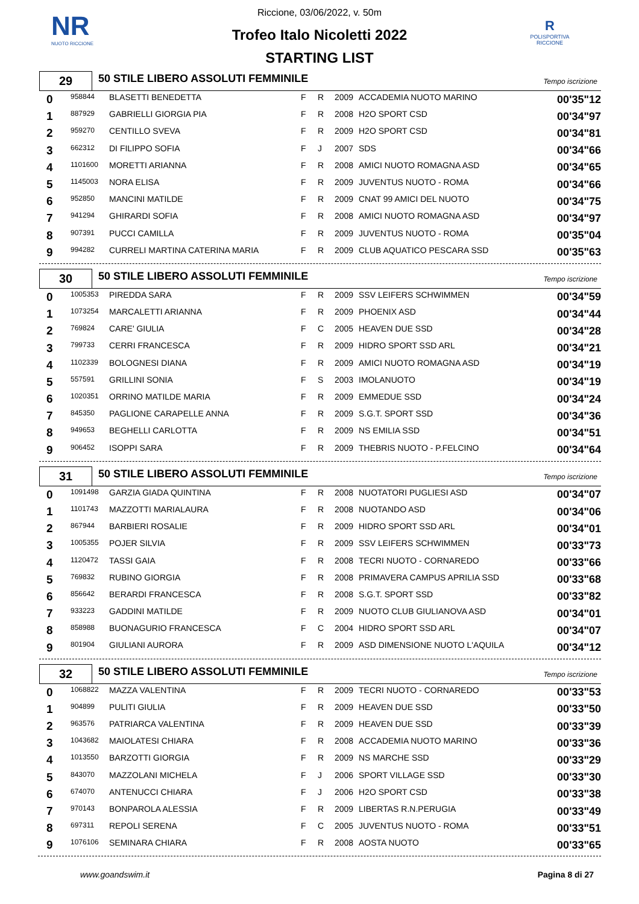NR
NUOTO RICCIONE
R
POLISPORTIVA RICCIONE
Riccione, 03/06/2022, v. 50m
Trofeo Italo Nicoletti 2022
STARTING LIST
29
50 STILE LIBERO ASSOLUTI FEMMINILE
Tempo iscrizione
| 0 | 958844 | BLASETTI BENEDETTA | F | R | 2009 | ACCADEMIA NUOTO MARINO | 00'35"12 |
| 1 | 887929 | GABRIELLI GIORGIA PIA | F | R | 2008 | H2O SPORT CSD | 00'34"97 |
| 2 | 959270 | CENTILLO SVEVA | F | R | 2009 | H2O SPORT CSD | 00'34"81 |
| 3 | 662312 | DI FILIPPO SOFIA | F | J | 2007 | SDS | 00'34"66 |
| 4 | 1101600 | MORETTI ARIANNA | F | R | 2008 | AMICI NUOTO ROMAGNA ASD | 00'34"65 |
| 5 | 1145003 | NORA ELISA | F | R | 2009 | JUVENTUS NUOTO - ROMA | 00'34"66 |
| 6 | 952850 | MANCINI MATILDE | F | R | 2009 | CNAT 99 AMICI DEL NUOTO | 00'34"75 |
| 7 | 941294 | GHIRARDI SOFIA | F | R | 2008 | AMICI NUOTO ROMAGNA ASD | 00'34"97 |
| 8 | 907391 | PUCCI CAMILLA | F | R | 2009 | JUVENTUS NUOTO - ROMA | 00'35"04 |
| 9 | 994282 | CURRELI MARTINA CATERINA MARIA | F | R | 2009 | CLUB AQUATICO PESCARA SSD | 00'35"63 |
30
50 STILE LIBERO ASSOLUTI FEMMINILE
Tempo iscrizione
| 0 | 1005353 | PIREDDA SARA | F | R | 2009 | SSV LEIFERS SCHWIMMEN | 00'34"59 |
| 1 | 1073254 | MARCALETTI ARIANNA | F | R | 2009 | PHOENIX ASD | 00'34"44 |
| 2 | 769824 | CARE' GIULIA | F | C | 2005 | HEAVEN DUE SSD | 00'34"28 |
| 3 | 799733 | CERRI FRANCESCA | F | R | 2009 | HIDRO SPORT SSD ARL | 00'34"21 |
| 4 | 1102339 | BOLOGNESI DIANA | F | R | 2009 | AMICI NUOTO ROMAGNA ASD | 00'34"19 |
| 5 | 557591 | GRILLINI SONIA | F | S | 2003 | IMOLANUOTO | 00'34"19 |
| 6 | 1020351 | ORRINO MATILDE MARIA | F | R | 2009 | EMMEDUE SSD | 00'34"24 |
| 7 | 845350 | PAGLIONE CARAPELLE ANNA | F | R | 2009 | S.G.T. SPORT SSD | 00'34"36 |
| 8 | 949653 | BEGHELLI CARLOTTA | F | R | 2009 | NS EMILIA SSD | 00'34"51 |
| 9 | 906452 | ISOPPI SARA | F | R | 2009 | THEBRIS NUOTO - P.FELCINO | 00'34"64 |
31
50 STILE LIBERO ASSOLUTI FEMMINILE
Tempo iscrizione
| 0 | 1091498 | GARZIA GIADA QUINTINA | F | R | 2008 | NUOTATORI PUGLIESI ASD | 00'34"07 |
| 1 | 1101743 | MAZZOTTI MARIALAURA | F | R | 2008 | NUOTANDO ASD | 00'34"06 |
| 2 | 867944 | BARBIERI ROSALIE | F | R | 2009 | HIDRO SPORT SSD ARL | 00'34"01 |
| 3 | 1005355 | POJER SILVIA | F | R | 2009 | SSV LEIFERS SCHWIMMEN | 00'33"73 |
| 4 | 1120472 | TASSI GAIA | F | R | 2008 | TECRI NUOTO - CORNAREDO | 00'33"66 |
| 5 | 769832 | RUBINO GIORGIA | F | R | 2008 | PRIMAVERA CAMPUS APRILIA SSD | 00'33"68 |
| 6 | 856642 | BERARDI FRANCESCA | F | R | 2008 | S.G.T. SPORT SSD | 00'33"82 |
| 7 | 933223 | GADDINI MATILDE | F | R | 2009 | NUOTO CLUB GIULIANOVA ASD | 00'34"01 |
| 8 | 858988 | BUONAGURIO FRANCESCA | F | C | 2004 | HIDRO SPORT SSD ARL | 00'34"07 |
| 9 | 801904 | GIULIANI AURORA | F | R | 2009 | ASD DIMENSIONE NUOTO L'AQUILA | 00'34"12 |
32
50 STILE LIBERO ASSOLUTI FEMMINILE
Tempo iscrizione
| 0 | 1068822 | MAZZA VALENTINA | F | R | 2009 | TECRI NUOTO - CORNAREDO | 00'33"53 |
| 1 | 904899 | PULITI GIULIA | F | R | 2009 | HEAVEN DUE SSD | 00'33"50 |
| 2 | 963576 | PATRIARCA VALENTINA | F | R | 2009 | HEAVEN DUE SSD | 00'33"39 |
| 3 | 1043682 | MAIOLATESI CHIARA | F | R | 2008 | ACCADEMIA NUOTO MARINO | 00'33"36 |
| 4 | 1013550 | BARZOTTI GIORGIA | F | R | 2009 | NS MARCHE SSD | 00'33"29 |
| 5 | 843070 | MAZZOLANI MICHELA | F | J | 2006 | SPORT VILLAGE SSD | 00'33"30 |
| 6 | 674070 | ANTENUCCI CHIARA | F | J | 2006 | H2O SPORT CSD | 00'33"38 |
| 7 | 970143 | BONPAROLA ALESSIA | F | R | 2009 | LIBERTAS R.N.PERUGIA | 00'33"49 |
| 8 | 697311 | REPOLI SERENA | F | C | 2005 | JUVENTUS NUOTO - ROMA | 00'33"51 |
| 9 | 1076106 | SEMINARA CHIARA | F | R | 2008 | AOSTA NUOTO | 00'33"65 |
www.goandswim.it Pagina 8 di 27